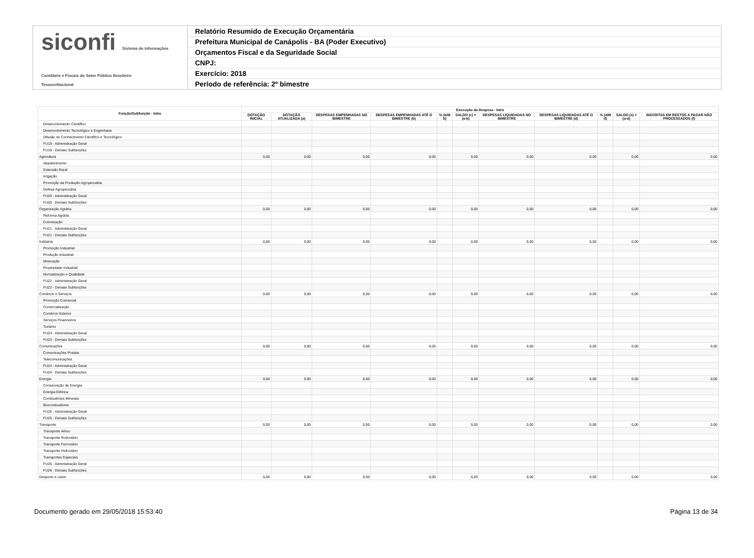siconfi Sistema de Informações Contábeis e Fiscais do Setor Público Brasileiro
TesouroNacional
Relatório Resumido de Execução Orçamentária
Prefeitura Municipal de Canápolis - BA (Poder Executivo)
Orçamentos Fiscal e da Seguridade Social
CNPJ:
Exercício: 2018
Período de referência: 2º bimestre
| Função/Subfunção - Intra | Execução da Despesa - Intra | | | | | | | | | | |
| --- | --- | --- | --- | --- | --- | --- | --- | --- | --- | --- | --- |
| | DOTAÇÃO INICIAL | DOTAÇÃO ATUALIZADA (a) | DESPESAS EMPENHADAS NO BIMESTRE | DESPESAS EMPENHADAS ATÉ O BIMESTRE (b) | % (b/III b) | SALDO (c) = (a-b) | DESPESAS LIQUIDADAS NO BIMESTRE | DESPESAS LIQUIDADAS ATÉ O BIMESTRE (d) | % (d/III d) | SALDO (e) = (a-d) | INSCRITAS EM RESTOS A PAGAR NÃO PROCESSADOS (f) |
| Desenvolvimento Científico | | | | | | | | | | | |
| Desenvolvimento Tecnológico e Engenharia | | | | | | | | | | | |
| Difusão do Conhecimento Científico e Tecnológico | | | | | | | | | | | |
| FU19 - Administração Geral | | | | | | | | | | | |
| FU19 - Demais Subfunções | | | | | | | | | | | |
| Agricultura | 0,00 | 0,00 | 0,00 | 0,00 | | 0,00 | 0,00 | 0,00 | | 0,00 | 0,00 |
| Abastecimento | | | | | | | | | | | |
| Extensão Rural | | | | | | | | | | | |
| Irrigação | | | | | | | | | | | |
| Promoção da Produção Agropecuária | | | | | | | | | | | |
| Defesa Agropecuária | | | | | | | | | | | |
| FU20 - Administração Geral | | | | | | | | | | | |
| FU20 - Demais Subfunções | | | | | | | | | | | |
| Organização Agrária | 0,00 | 0,00 | 0,00 | 0,00 | | 0,00 | 0,00 | 0,00 | | 0,00 | 0,00 |
| Reforma Agrária | | | | | | | | | | | |
| Colonização | | | | | | | | | | | |
| FU21 - Administração Geral | | | | | | | | | | | |
| FU21 - Demais Subfunções | | | | | | | | | | | |
| Indústria | 0,00 | 0,00 | 0,00 | 0,00 | | 0,00 | 0,00 | 0,00 | | 0,00 | 0,00 |
| Promoção Industrial | | | | | | | | | | | |
| Produção Industrial | | | | | | | | | | | |
| Mineração | | | | | | | | | | | |
| Propriedade Industrial | | | | | | | | | | | |
| Normalização e Qualidade | | | | | | | | | | | |
| FU22 - Administração Geral | | | | | | | | | | | |
| FU22 - Demais Subfunções | | | | | | | | | | | |
| Comércio e Serviços | 0,00 | 0,00 | 0,00 | 0,00 | | 0,00 | 0,00 | 0,00 | | 0,00 | 0,00 |
| Promoção Comercial | | | | | | | | | | | |
| Comercialização | | | | | | | | | | | |
| Comércio Exterior | | | | | | | | | | | |
| Serviços Financeiros | | | | | | | | | | | |
| Turismo | | | | | | | | | | | |
| FU23 - Administração Geral | | | | | | | | | | | |
| FU23 - Demais Subfunções | | | | | | | | | | | |
| Comunicações | 0,00 | 0,00 | 0,00 | 0,00 | | 0,00 | 0,00 | 0,00 | | 0,00 | 0,00 |
| Comunicações Postais | | | | | | | | | | | |
| Telecomunicações | | | | | | | | | | | |
| FU24 - Administração Geral | | | | | | | | | | | |
| FU24 - Demais Subfunções | | | | | | | | | | | |
| Energia | 0,00 | 0,00 | 0,00 | 0,00 | | 0,00 | 0,00 | 0,00 | | 0,00 | 0,00 |
| Conservação de Energia | | | | | | | | | | | |
| Energia Elétrica | | | | | | | | | | | |
| Combustíveis Minerais | | | | | | | | | | | |
| Biocombustíveis | | | | | | | | | | | |
| FU25 - Administração Geral | | | | | | | | | | | |
| FU25 - Demais Subfunções | | | | | | | | | | | |
| Transporte | 0,00 | 0,00 | 0,00 | 0,00 | | 0,00 | 0,00 | 0,00 | | 0,00 | 0,00 |
| Transporte Aéreo | | | | | | | | | | | |
| Transporte Rodoviário | | | | | | | | | | | |
| Transporte Ferroviário | | | | | | | | | | | |
| Transporte Hidroviário | | | | | | | | | | | |
| Transportes Especiais | | | | | | | | | | | |
| FU26 - Administração Geral | | | | | | | | | | | |
| FU26 - Demais Subfunções | | | | | | | | | | | |
| Desporto e Lazer | 0,00 | 0,00 | 0,00 | 0,00 | | 0,00 | 0,00 | 0,00 | | 0,00 | 0,00 |
Documento gerado em 29/05/2018 15:53:40 Página 13 de 34